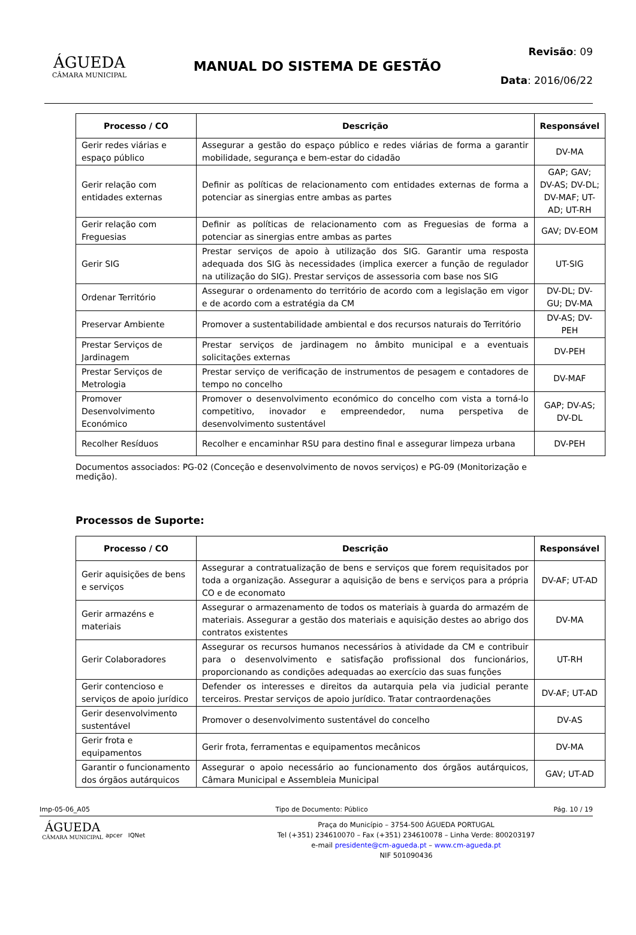ÁGUEDA
CÂMARA MUNICIPAL
MANUAL DO SISTEMA DE GESTÃO
Revisão: 09
Data: 2016/06/22
| Processo / CO | Descrição | Responsável |
| --- | --- | --- |
| Gerir redes viárias e espaço público | Assegurar a gestão do espaço público e redes viárias de forma a garantir mobilidade, segurança e bem-estar do cidadão | DV-MA |
| Gerir relação com entidades externas | Definir as políticas de relacionamento com entidades externas de forma a potenciar as sinergias entre ambas as partes | GAP; GAV; DV-AS; DV-DL; DV-MAF; UT-AD; UT-RH |
| Gerir relação com Freguesias | Definir as políticas de relacionamento com as Freguesias de forma a potenciar as sinergias entre ambas as partes | GAV; DV-EOM |
| Gerir SIG | Prestar serviços de apoio à utilização dos SIG. Garantir uma resposta adequada dos SIG às necessidades (implica exercer a função de regulador na utilização do SIG). Prestar serviços de assessoria com base nos SIG | UT-SIG |
| Ordenar Território | Assegurar o ordenamento do território de acordo com a legislação em vigor e de acordo com a estratégia da CM | DV-DL; DV-GU; DV-MA |
| Preservar Ambiente | Promover a sustentabilidade ambiental e dos recursos naturais do Território | DV-AS; DV-PEH |
| Prestar Serviços de Jardinagem | Prestar serviços de jardinagem no âmbito municipal e a eventuais solicitações externas | DV-PEH |
| Prestar Serviços de Metrologia | Prestar serviço de verificação de instrumentos de pesagem e contadores de tempo no concelho | DV-MAF |
| Promover Desenvolvimento Económico | Promover o desenvolvimento económico do concelho com vista a torná-lo competitivo, inovador e empreendedor, numa perspetiva de desenvolvimento sustentável | GAP; DV-AS; DV-DL |
| Recolher Resíduos | Recolher e encaminhar RSU para destino final e assegurar limpeza urbana | DV-PEH |
Documentos associados: PG-02 (Conceção e desenvolvimento de novos serviços) e PG-09 (Monitorização e medição).
Processos de Suporte:
| Processo / CO | Descrição | Responsável |
| --- | --- | --- |
| Gerir aquisições de bens e serviços | Assegurar a contratualização de bens e serviços que forem requisitados por toda a organização. Assegurar a aquisição de bens e serviços para a própria CO e de economato | DV-AF; UT-AD |
| Gerir armazéns e materiais | Assegurar o armazenamento de todos os materiais à guarda do armazém de materiais. Assegurar a gestão dos materiais e aquisição destes ao abrigo dos contratos existentes | DV-MA |
| Gerir Colaboradores | Assegurar os recursos humanos necessários à atividade da CM e contribuir para o desenvolvimento e satisfação profissional dos funcionários, proporcionando as condições adequadas ao exercício das suas funções | UT-RH |
| Gerir contencioso e serviços de apoio jurídico | Defender os interesses e direitos da autarquia pela via judicial perante terceiros. Prestar serviços de apoio jurídico. Tratar contraordenações | DV-AF; UT-AD |
| Gerir desenvolvimento sustentável | Promover o desenvolvimento sustentável do concelho | DV-AS |
| Gerir frota e equipamentos | Gerir frota, ferramentas e equipamentos mecânicos | DV-MA |
| Garantir o funcionamento dos órgãos autárquicos | Assegurar o apoio necessário ao funcionamento dos órgãos autárquicos, Câmara Municipal e Assembleia Municipal | GAV; UT-AD |
Imp-05-06_A05 Tipo de Documento: Público Pág. 10 / 19
ÁGUEDA
CÂMARA MUNICIPAL
apcer IQNet
Praça do Município – 3754-500 ÁGUEDA PORTUGAL
Tel (+351) 234610070 – Fax (+351) 234610078 – Linha Verde: 800203197
e-mail presidente@cm-agueda.pt – www.cm-agueda.pt
NIF 501090436